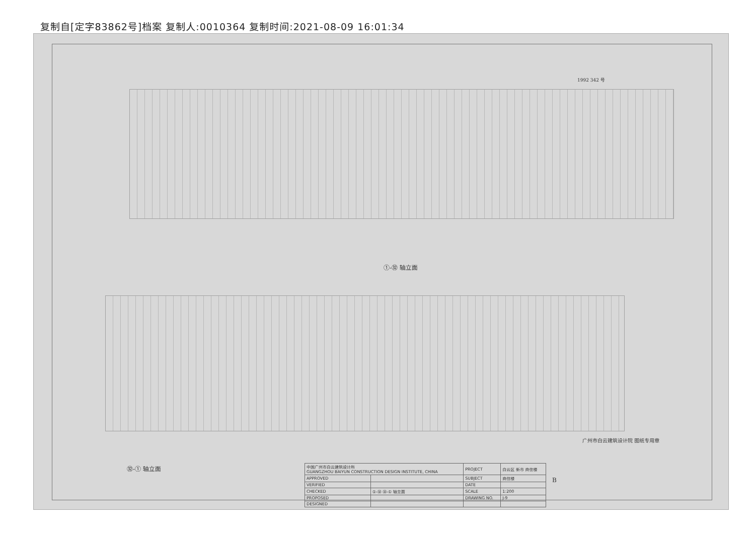复制自[定字83862号]档案 复制人:0010364 复制时间:2021-08-09 16:01:34
①-㉜ 轴立面
㉜-① 轴立面
广州市白云建筑设计院 图纸专用章
| 中国广州市白云建筑设计所 GUANGZHOU BAIYUN CONSTRUCTION DESIGN INSTITUTE, CHINA | | PROJECT | 白云区 新市 商住楼 |
| APPROVED | | SUBJECT | 商住楼 |
| VERIFIED | | DATE | |
| CHECKED | ①-㉜ ㉜-① 轴立面 | SCALE | 1:200 |
| PROPOSED | | DRAWING NO. | J-9 |
| DESIGNED | | | |
1992 342 号
B